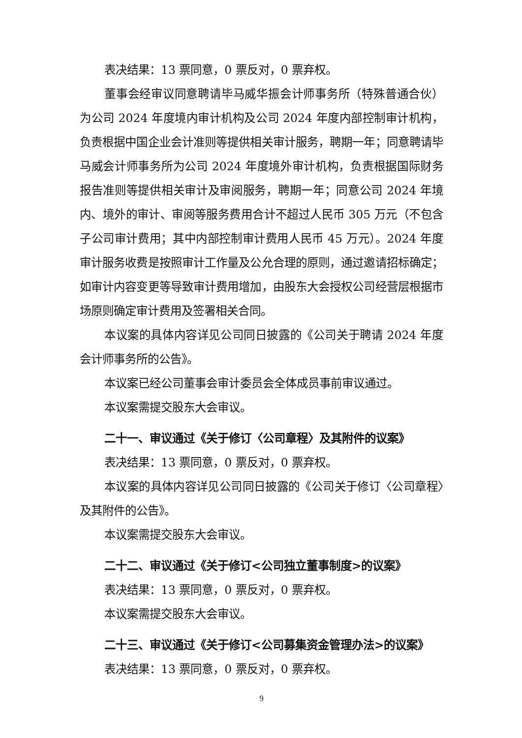表决结果：13 票同意，0 票反对，0 票弃权。
董事会经审议同意聘请毕马威华振会计师事务所（特殊普通合伙）为公司 2024 年度境内审计机构及公司 2024 年度内部控制审计机构，负责根据中国企业会计准则等提供相关审计服务，聘期一年；同意聘请毕马威会计师事务所为公司 2024 年度境外审计机构，负责根据国际财务报告准则等提供相关审计及审阅服务，聘期一年；同意公司 2024 年境内、境外的审计、审阅等服务费用合计不超过人民币 305 万元（不包含子公司审计费用；其中内部控制审计费用人民币 45 万元）。2024 年度审计服务收费是按照审计工作量及公允合理的原则，通过邀请招标确定；如审计内容变更等导致审计费用增加，由股东大会授权公司经营层根据市场原则确定审计费用及签署相关合同。
本议案的具体内容详见公司同日披露的《公司关于聘请 2024 年度会计师事务所的公告》。
本议案已经公司董事会审计委员会全体成员事前审议通过。
本议案需提交股东大会审议。
二十一、审议通过《关于修订〈公司章程〉及其附件的议案》
表决结果：13 票同意，0 票反对，0 票弃权。
本议案的具体内容详见公司同日披露的《公司关于修订〈公司章程〉及其附件的公告》。
本议案需提交股东大会审议。
二十二、审议通过《关于修订<公司独立董事制度>的议案》
表决结果：13 票同意，0 票反对，0 票弃权。
本议案需提交股东大会审议。
二十三、审议通过《关于修订<公司募集资金管理办法>的议案》
表决结果：13 票同意，0 票反对，0 票弃权。
9